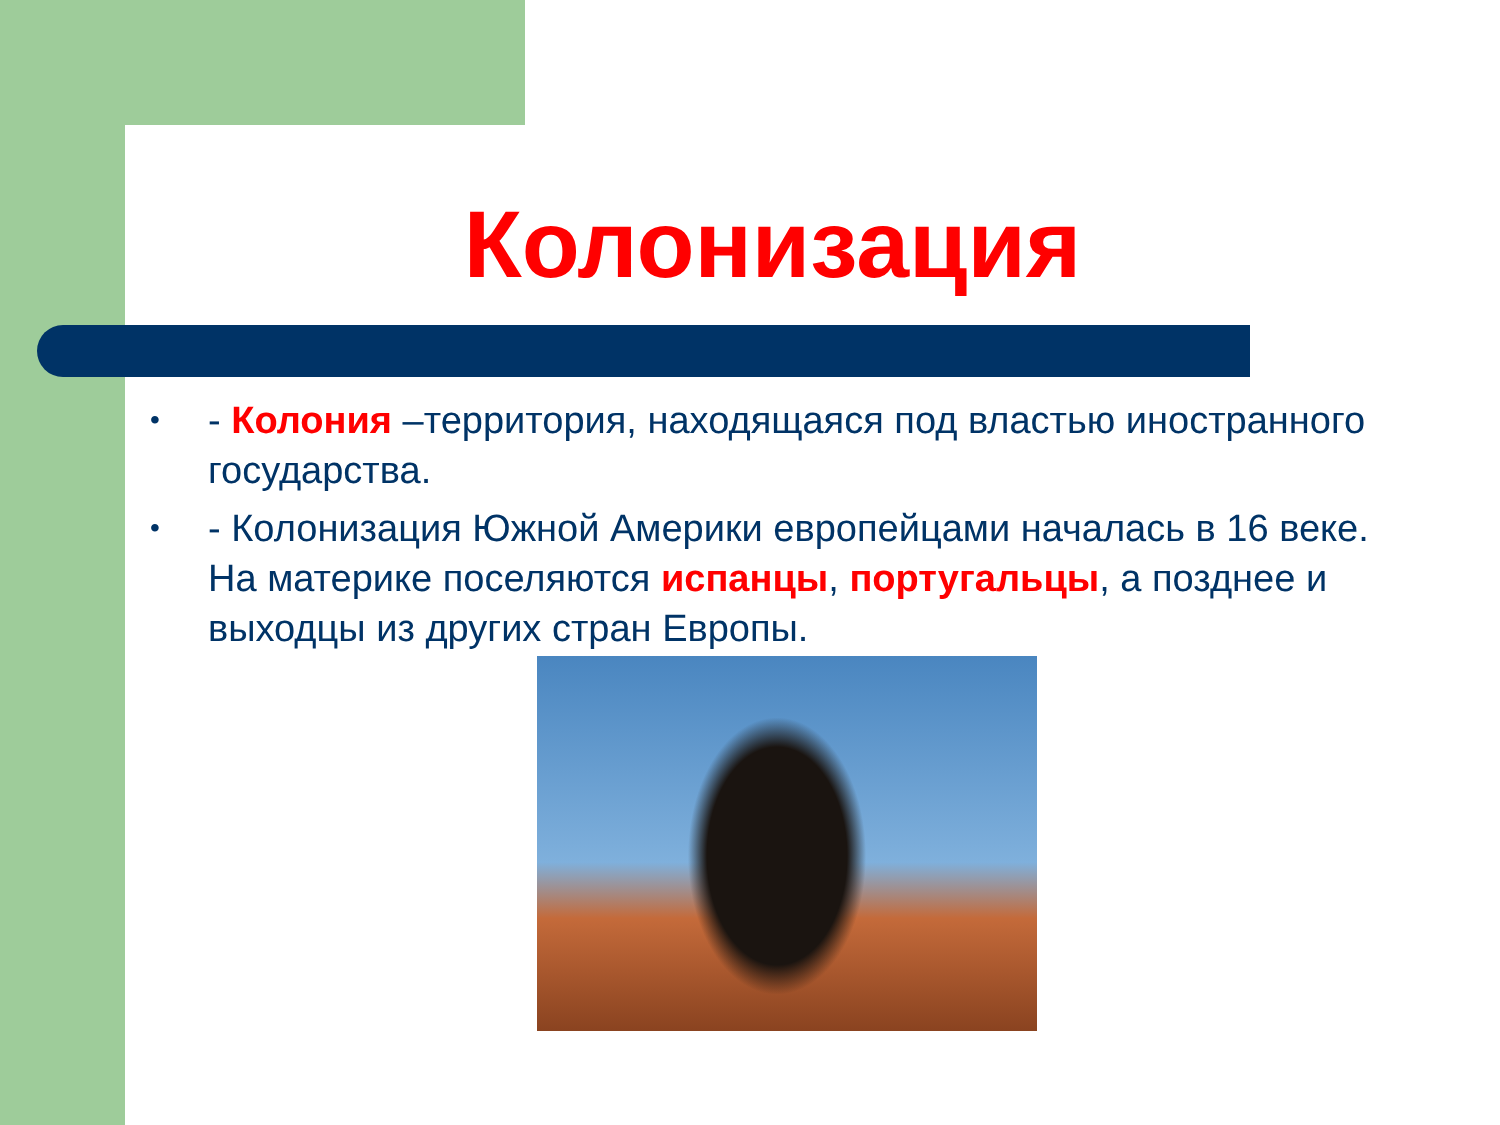Колонизация
• - Колония –территория, находящаяся под властью иностранного государства.
• - Колонизация Южной Америки европейцами началась в 16 веке. На материке поселяются испанцы, португальцы, а позднее и выходцы из других стран Европы.